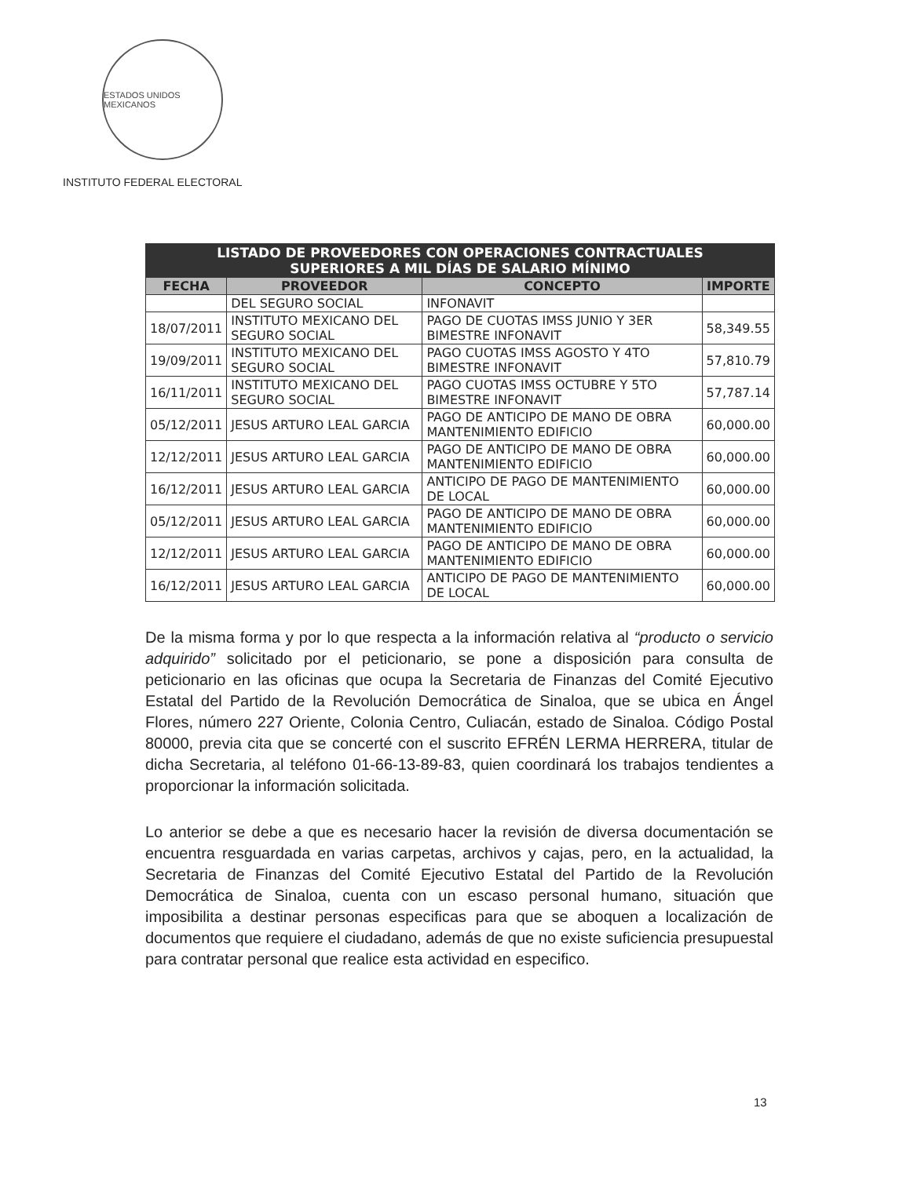ESTADOS UNIDOS MEXICANOS
INSTITUTO FEDERAL ELECTORAL
| LISTADO DE PROVEEDORES CON OPERACIONES CONTRACTUALES SUPERIORES A MIL DÍAS DE SALARIO MÍNIMO | | | |
| FECHA | PROVEEDOR | CONCEPTO | IMPORTE |
| | DEL SEGURO SOCIAL | INFONAVIT | |
| 18/07/2011 | INSTITUTO MEXICANO DEL SEGURO SOCIAL | PAGO DE CUOTAS IMSS JUNIO Y 3ER BIMESTRE INFONAVIT | 58,349.55 |
| 19/09/2011 | INSTITUTO MEXICANO DEL SEGURO SOCIAL | PAGO CUOTAS IMSS AGOSTO Y 4TO BIMESTRE INFONAVIT | 57,810.79 |
| 16/11/2011 | INSTITUTO MEXICANO DEL SEGURO SOCIAL | PAGO CUOTAS IMSS OCTUBRE Y 5TO BIMESTRE INFONAVIT | 57,787.14 |
| 05/12/2011 | JESUS ARTURO LEAL GARCIA | PAGO DE ANTICIPO DE MANO DE OBRA MANTENIMIENTO EDIFICIO | 60,000.00 |
| 12/12/2011 | JESUS ARTURO LEAL GARCIA | PAGO DE ANTICIPO DE MANO DE OBRA MANTENIMIENTO EDIFICIO | 60,000.00 |
| 16/12/2011 | JESUS ARTURO LEAL GARCIA | ANTICIPO DE PAGO DE MANTENIMIENTO DE LOCAL | 60,000.00 |
| 05/12/2011 | JESUS ARTURO LEAL GARCIA | PAGO DE ANTICIPO DE MANO DE OBRA MANTENIMIENTO EDIFICIO | 60,000.00 |
| 12/12/2011 | JESUS ARTURO LEAL GARCIA | PAGO DE ANTICIPO DE MANO DE OBRA MANTENIMIENTO EDIFICIO | 60,000.00 |
| 16/12/2011 | JESUS ARTURO LEAL GARCIA | ANTICIPO DE PAGO DE MANTENIMIENTO DE LOCAL | 60,000.00 |
De la misma forma y por lo que respecta a la información relativa al “producto o servicio adquirido” solicitado por el peticionario, se pone a disposición para consulta de peticionario en las oficinas que ocupa la Secretaria de Finanzas del Comité Ejecutivo Estatal del Partido de la Revolución Democrática de Sinaloa, que se ubica en Ángel Flores, número 227 Oriente, Colonia Centro, Culiacán, estado de Sinaloa. Código Postal 80000, previa cita que se concerté con el suscrito EFRÉN LERMA HERRERA, titular de dicha Secretaria, al teléfono 01-66-13-89-83, quien coordinará los trabajos tendientes a proporcionar la información solicitada.
Lo anterior se debe a que es necesario hacer la revisión de diversa documentación se encuentra resguardada en varias carpetas, archivos y cajas, pero, en la actualidad, la Secretaria de Finanzas del Comité Ejecutivo Estatal del Partido de la Revolución Democrática de Sinaloa, cuenta con un escaso personal humano, situación que imposibilita a destinar personas especificas para que se aboquen a localización de documentos que requiere el ciudadano, además de que no existe suficiencia presupuestal para contratar personal que realice esta actividad en especifico.
13